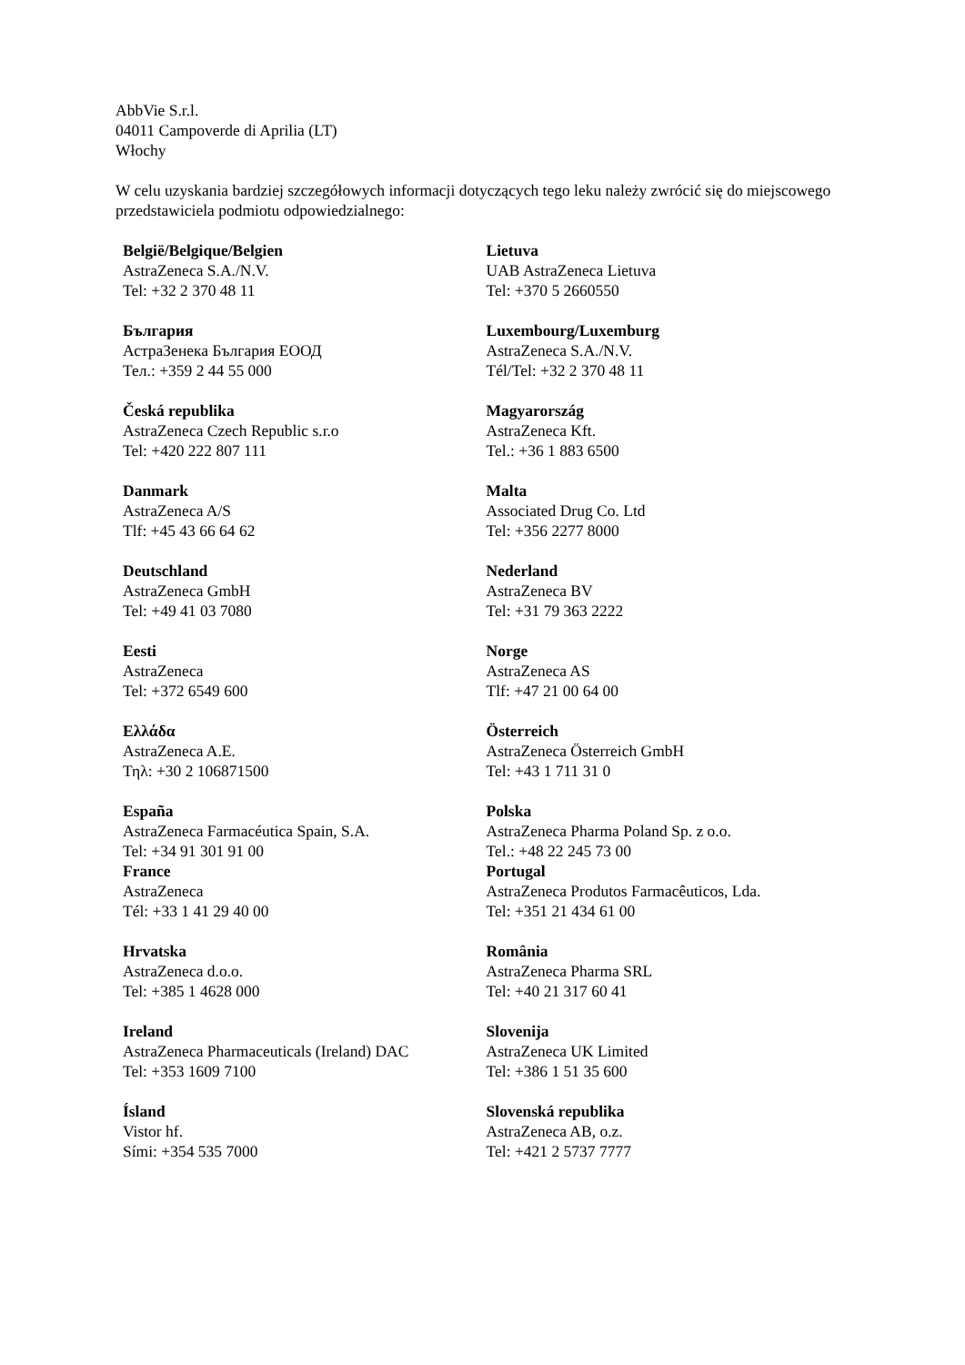AbbVie S.r.l.
04011 Campoverde di Aprilia (LT)
Włochy
W celu uzyskania bardziej szczegółowych informacji dotyczących tego leku należy zwrócić się do miejscowego przedstawiciela podmiotu odpowiedzialnego:
| België/Belgique/Belgien AstraZeneca S.A./N.V. Tel: +32 2 370 48 11 | Lietuva UAB AstraZeneca Lietuva Tel: +370 5 2660550 |
| България АстраЗенека България ЕООД Тел.: +359 2 44 55 000 | Luxembourg/Luxemburg AstraZeneca S.A./N.V. Tél/Tel: +32 2 370 48 11 |
| Česká republika AstraZeneca Czech Republic s.r.o Tel: +420 222 807 111 | Magyarország AstraZeneca Kft. Tel.: +36 1 883 6500 |
| Danmark AstraZeneca A/S Tlf: +45 43 66 64 62 | Malta Associated Drug Co. Ltd Tel: +356 2277 8000 |
| Deutschland AstraZeneca GmbH Tel: +49 41 03 7080 | Nederland AstraZeneca BV Tel: +31 79 363 2222 |
| Eesti AstraZeneca Tel: +372 6549 600 | Norge AstraZeneca AS Tlf: +47 21 00 64 00 |
| Ελλάδα AstraZeneca A.E. Τηλ: +30 2 106871500 | Österreich AstraZeneca Österreich GmbH Tel: +43 1 711 31 0 |
| España AstraZeneca Farmacéutica Spain, S.A. Tel: +34 91 301 91 00 | Polska AstraZeneca Pharma Poland Sp. z o.o. Tel.: +48 22 245 73 00 |
| France AstraZeneca Tél: +33 1 41 29 40 00 | Portugal AstraZeneca Produtos Farmacêuticos, Lda. Tel: +351 21 434 61 00 |
| Hrvatska AstraZeneca d.o.o. Tel: +385 1 4628 000 | România AstraZeneca Pharma SRL Tel: +40 21 317 60 41 |
| Ireland AstraZeneca Pharmaceuticals (Ireland) DAC Tel: +353 1609 7100 | Slovenija AstraZeneca UK Limited Tel: +386 1 51 35 600 |
| Ísland Vistor hf. Sími: +354 535 7000 | Slovenská republika AstraZeneca AB, o.z. Tel: +421 2 5737 7777 |